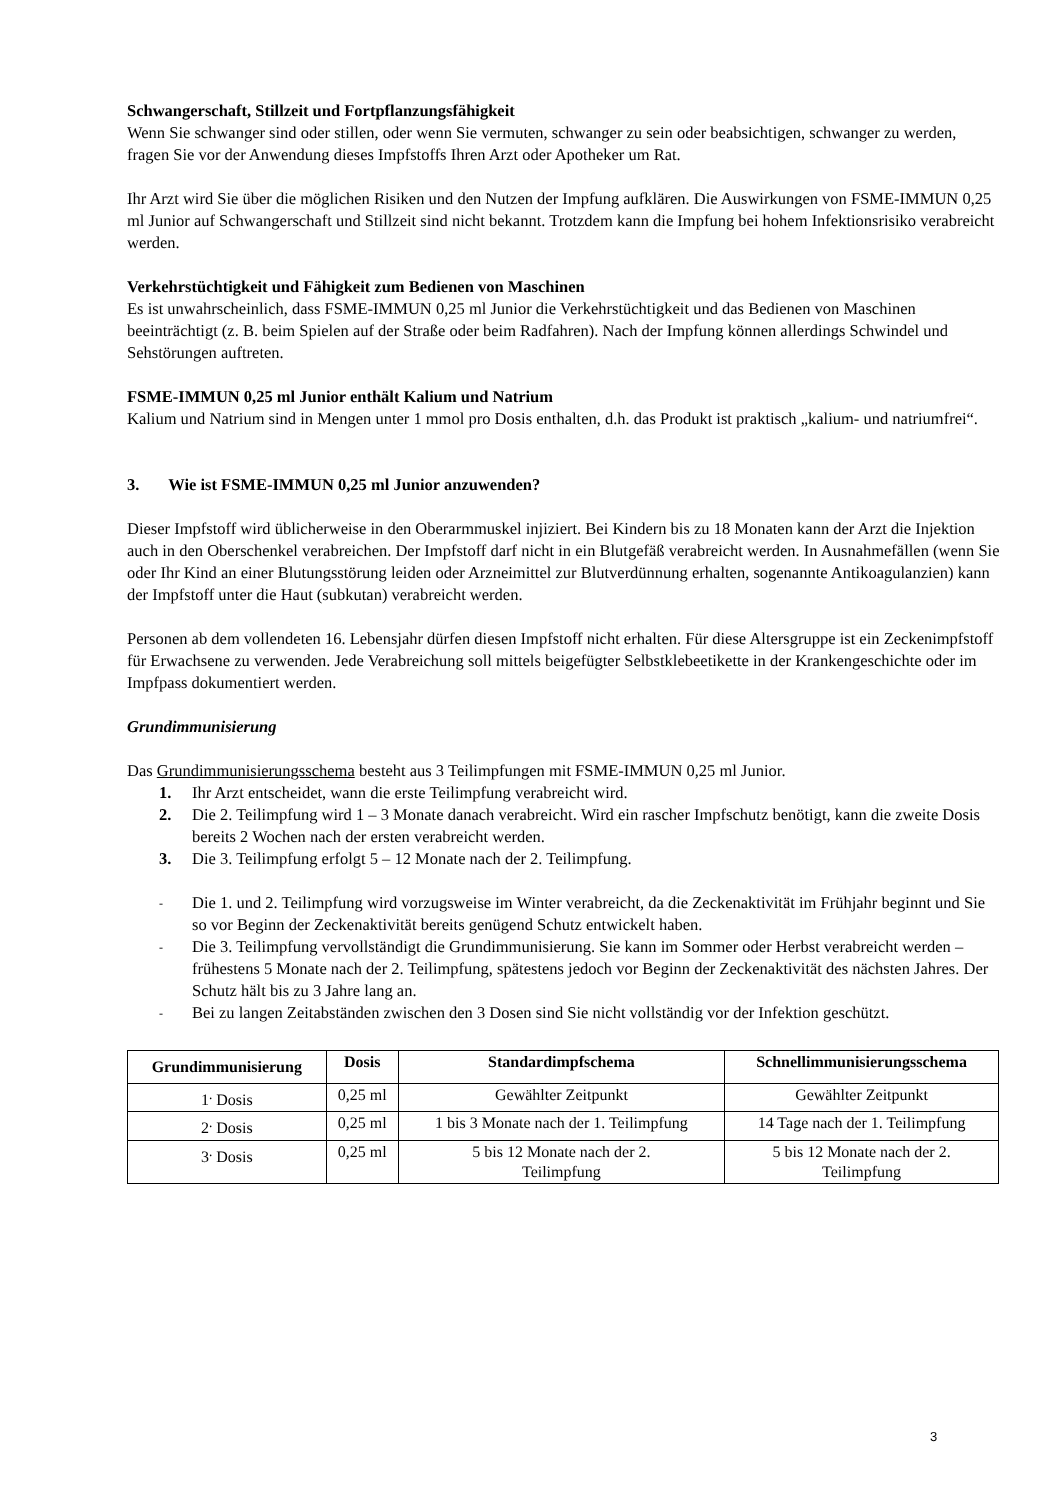Schwangerschaft, Stillzeit und Fortpflanzungsfähigkeit
Wenn Sie schwanger sind oder stillen, oder wenn Sie vermuten, schwanger zu sein oder beabsichtigen, schwanger zu werden, fragen Sie vor der Anwendung dieses Impfstoffs Ihren Arzt oder Apotheker um Rat.
Ihr Arzt wird Sie über die möglichen Risiken und den Nutzen der Impfung aufklären. Die Auswirkungen von FSME-IMMUN 0,25 ml Junior auf Schwangerschaft und Stillzeit sind nicht bekannt. Trotzdem kann die Impfung bei hohem Infektionsrisiko verabreicht werden.
Verkehrstüchtigkeit und Fähigkeit zum Bedienen von Maschinen
Es ist unwahrscheinlich, dass FSME-IMMUN 0,25 ml Junior die Verkehrstüchtigkeit und das Bedienen von Maschinen beeinträchtigt (z. B. beim Spielen auf der Straße oder beim Radfahren). Nach der Impfung können allerdings Schwindel und Sehstörungen auftreten.
FSME-IMMUN 0,25 ml Junior enthält Kalium und Natrium
Kalium und Natrium sind in Mengen unter 1 mmol pro Dosis enthalten, d.h. das Produkt ist praktisch „kalium- und natriumfrei“.
3. Wie ist FSME-IMMUN 0,25 ml Junior anzuwenden?
Dieser Impfstoff wird üblicherweise in den Oberarmmuskel injiziert. Bei Kindern bis zu 18 Monaten kann der Arzt die Injektion auch in den Oberschenkel verabreichen. Der Impfstoff darf nicht in ein Blutgefäß verabreicht werden. In Ausnahmefällen (wenn Sie oder Ihr Kind an einer Blutungsstörung leiden oder Arzneimittel zur Blutverdünnung erhalten, sogenannte Antikoagulanzien) kann der Impfstoff unter die Haut (subkutan) verabreicht werden.
Personen ab dem vollendeten 16. Lebensjahr dürfen diesen Impfstoff nicht erhalten. Für diese Altersgruppe ist ein Zeckenimpfstoff für Erwachsene zu verwenden. Jede Verabreichung soll mittels beigefügter Selbstklebeetikette in der Krankengeschichte oder im Impfpass dokumentiert werden.
Grundimmunisierung
Das Grundimmunisierungsschema besteht aus 3 Teilimpfungen mit FSME-IMMUN 0,25 ml Junior.
1. Ihr Arzt entscheidet, wann die erste Teilimpfung verabreicht wird.
2. Die 2. Teilimpfung wird 1 – 3 Monate danach verabreicht. Wird ein rascher Impfschutz benötigt, kann die zweite Dosis bereits 2 Wochen nach der ersten verabreicht werden.
3. Die 3. Teilimpfung erfolgt 5 – 12 Monate nach der 2. Teilimpfung.
- Die 1. und 2. Teilimpfung wird vorzugsweise im Winter verabreicht, da die Zeckenaktivität im Frühjahr beginnt und Sie so vor Beginn der Zeckenaktivität bereits genügend Schutz entwickelt haben.
- Die 3. Teilimpfung vervollständigt die Grundimmunisierung. Sie kann im Sommer oder Herbst verabreicht werden – frühestens 5 Monate nach der 2. Teilimpfung, spätestens jedoch vor Beginn der Zeckenaktivität des nächsten Jahres. Der Schutz hält bis zu 3 Jahre lang an.
- Bei zu langen Zeitabständen zwischen den 3 Dosen sind Sie nicht vollständig vor der Infektion geschützt.
| Grundimmunisierung | Dosis | Standardimpfschema | Schnellimmunisierungsschema |
| --- | --- | --- | --- |
| 1<sup>.</sup> Dosis | 0,25 ml | Gewählter Zeitpunkt | Gewählter Zeitpunkt |
| 2<sup>.</sup> Dosis | 0,25 ml | 1 bis 3 Monate nach der 1. Teilimpfung | 14 Tage nach der 1. Teilimpfung |
| 3<sup>.</sup> Dosis | 0,25 ml | 5 bis 12 Monate nach der 2. Teilimpfung | 5 bis 12 Monate nach der 2. Teilimpfung |
3